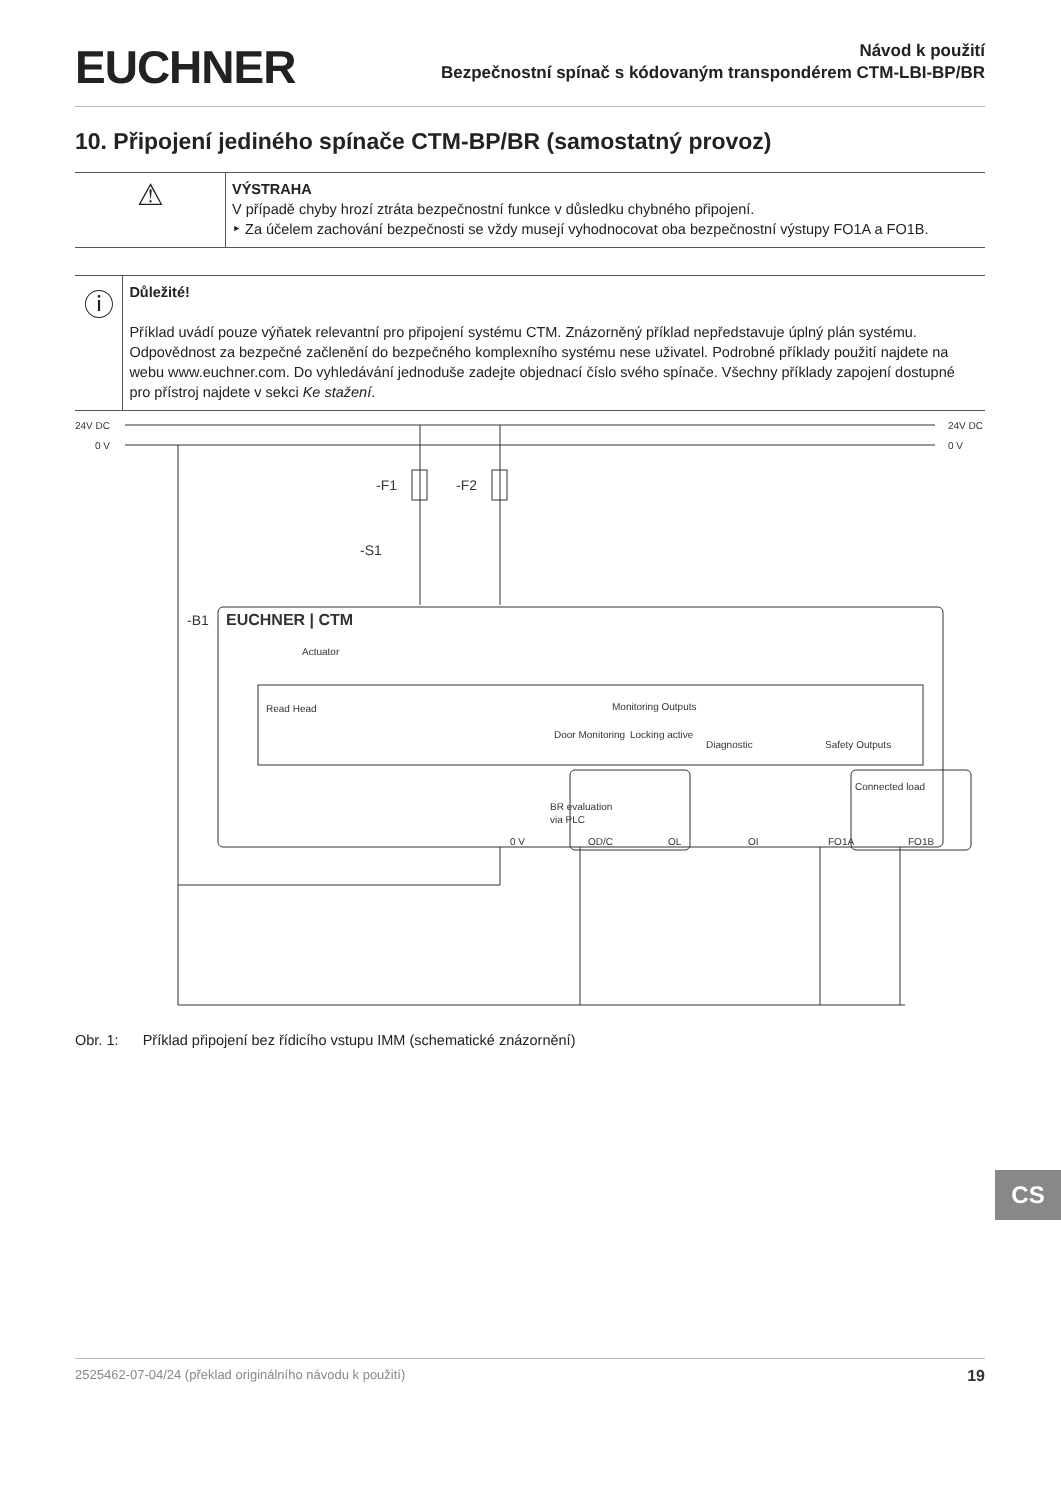EUCHNER
Návod k použití
Bezpečnostní spínač s kódovaným transpondérem CTM-LBI-BP/BR
10. Připojení jediného spínače CTM-BP/BR (samostatný provoz)
⚠
VÝSTRAHA
V případě chyby hrozí ztráta bezpečnostní funkce v důsledku chybného připojení.
‣ Za účelem zachování bezpečnosti se vždy musejí vyhodnocovat oba bezpečnostní výstupy FO1A a FO1B.
ⓘ
Důležité!
Příklad uvádí pouze výňatek relevantní pro připojení systému CTM. Znázorněný příklad nepředstavuje úplný plán systému. Odpovědnost za bezpečné začlenění do bezpečného komplexního systému nese uživatel. Podrobné příklady použití najdete na webu www.euchner.com. Do vyhledávání jednoduše zadejte objednací číslo svého spínače. Všechny příklady zapojení dostupné pro přístroj najdete v sekci Ke stažení.
24V DC
0 V
24V DC
0 V
-F1
-F2
-S1
-B1
Actuator
Read Head
Monitoring Outputs
Door Monitoring
Locking active
Diagnostic
Safety Outputs
Connected load
BR evaluation
via PLC
EUCHNER | CTM
0 V
OD/C
OL
OI
FO1A
FO1B
Obr. 1: Příklad připojení bez řídicího vstupu IMM (schematické znázornění)
CS
2525462-07-04/24 (překlad originálního návodu k použití) 19